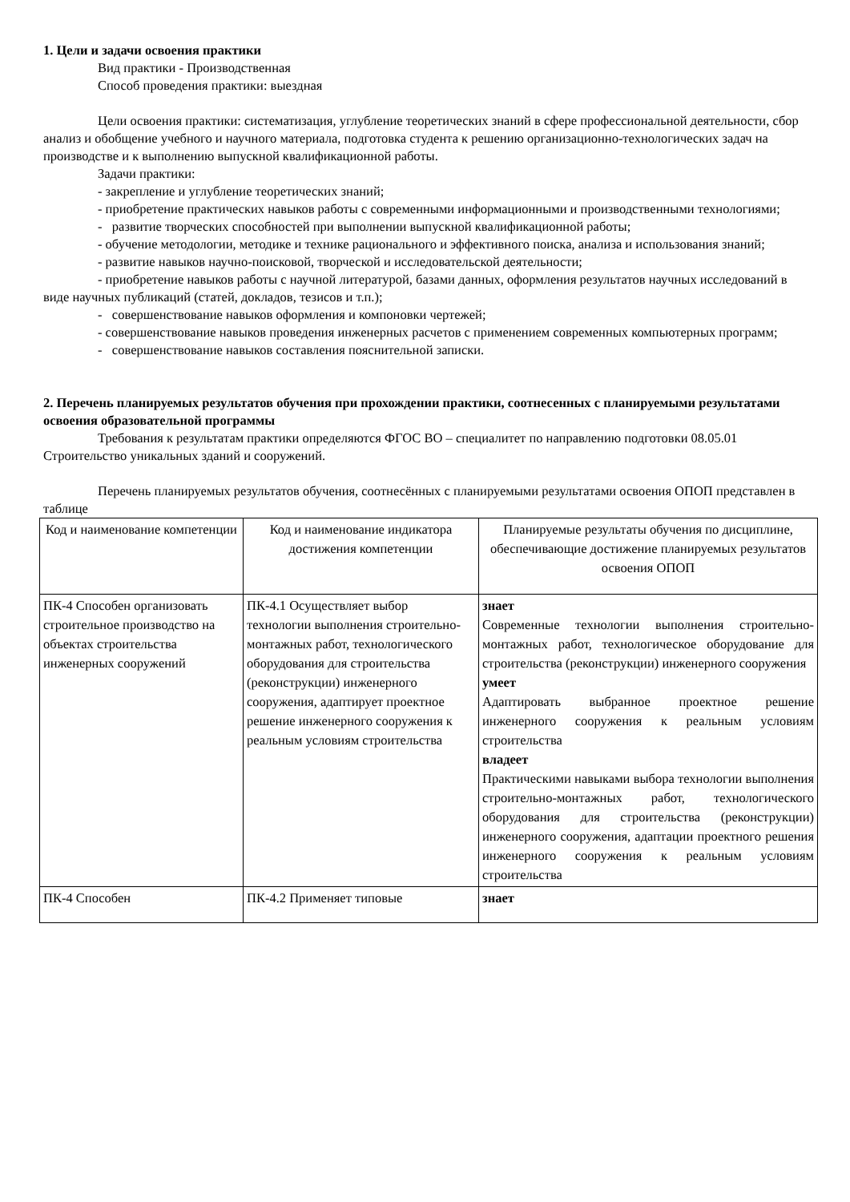1. Цели и задачи освоения практики
Вид практики - Производственная
Способ проведения практики: выездная
Цели освоения практики: систематизация, углубление теоретических знаний в сфере профессиональной деятельности, сбор анализ и обобщение учебного и научного материала, подготовка студента к решению организационно-технологических задач на производстве и к выполнению выпускной квалификационной работы.
Задачи практики:
- закрепление и углубление теоретических знаний;
- приобретение практических навыков работы с современными информационными и производственными технологиями;
- развитие творческих способностей при выполнении выпускной квалификационной работы;
- обучение методологии, методике и технике рационального и эффективного поиска, анализа и использования знаний;
- развитие навыков научно-поисковой, творческой и исследовательской деятельности;
- приобретение навыков работы с научной литературой, базами данных, оформления результатов научных исследований в виде научных публикаций (статей, докладов, тезисов и т.п.);
- совершенствование навыков оформления и компоновки чертежей;
- совершенствование навыков проведения инженерных расчетов с применением современных компьютерных программ;
- совершенствование навыков составления пояснительной записки.
2. Перечень планируемых результатов обучения при прохождении практики, соотнесенных с планируемыми результатами освоения образовательной программы
Требования к результатам практики определяются ФГОС ВО – специалитет по направлению подготовки 08.05.01 Строительство уникальных зданий и сооружений.
Перечень планируемых результатов обучения, соотнесённых с планируемыми результатами освоения ОПОП представлен в таблице
| Код и наименование компетенции | Код и наименование индикатора достижения компетенции | Планируемые результаты обучения по дисциплине, обеспечивающие достижение планируемых результатов освоения ОПОП |
| --- | --- | --- |
| ПК-4 Способен организовать строительное производство на объектах строительства инженерных сооружений | ПК-4.1 Осуществляет выбор технологии выполнения строительно-монтажных работ, технологического оборудования для строительства (реконструкции) инженерного сооружения, адаптирует проектное решение инженерного сооружения к реальным условиям строительства | знает Современные технологии выполнения строительно-монтажных работ, технологическое оборудование для строительства (реконструкции) инженерного сооружения умеет Адаптировать выбранное проектное решение инженерного сооружения к реальным условиям строительства владеет Практическими навыками выбора технологии выполнения строительно-монтажных работ, технологического оборудования для строительства (реконструкции) инженерного сооружения, адаптации проектного решения инженерного сооружения к реальным условиям строительства |
| ПК-4 Способен | ПК-4.2 Применяет типовые | знает |